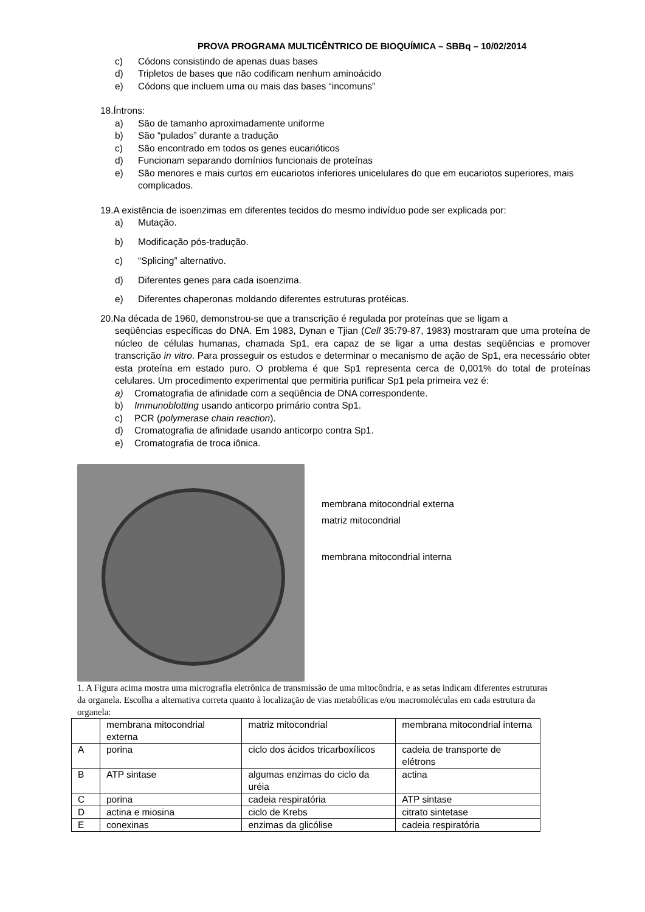PROVA PROGRAMA MULTICÊNTRICO DE BIOQUÍMICA – SBBq – 10/02/2014
c) Códons consistindo de apenas duas bases
d) Tripletos de bases que não codificam nenhum aminoácido
e) Códons que incluem uma ou mais das bases “incomuns”
18.Íntrons:
a) São de tamanho aproximadamente uniforme
b) São “pulados” durante a tradução
c) São encontrado em todos os genes eucarióticos
d) Funcionam separando domínios funcionais de proteínas
e) São menores e mais curtos em eucariotos inferiores unicelulares do que em eucariotos superiores, mais complicados.
19.A existência de isoenzimas em diferentes tecidos do mesmo indivíduo pode ser explicada por:
a) Mutação.
b) Modificação pós-tradução.
c) “Splicing” alternativo.
d) Diferentes genes para cada isoenzima.
e) Diferentes chaperonas moldando diferentes estruturas protéicas.
20.Na década de 1960, demonstrou-se que a transcrição é regulada por proteínas que se ligam a
seqüências específicas do DNA. Em 1983, Dynan e Tjian (Cell 35:79-87, 1983) mostraram que uma proteína de núcleo de células humanas, chamada Sp1, era capaz de se ligar a uma destas seqüências e promover transcrição in vitro. Para prosseguir os estudos e determinar o mecanismo de ação de Sp1, era necessário obter esta proteína em estado puro. O problema é que Sp1 representa cerca de 0,001% do total de proteínas celulares. Um procedimento experimental que permitiria purificar Sp1 pela primeira vez é:
a) Cromatografia de afinidade com a seqüência de DNA correspondente.
b) Immunoblotting usando anticorpo primário contra Sp1.
c) PCR (polymerase chain reaction).
d) Cromatografia de afinidade usando anticorpo contra Sp1.
e) Cromatografia de troca iônica.
membrana mitocondrial externa
matriz mitocondrial
membrana mitocondrial interna
1. A Figura acima mostra uma micrografia eletrônica de transmissão de uma mitocôndria, e as setas indicam diferentes estruturas da organela. Escolha a alternativa correta quanto à localização de vias metabólicas e/ou macromoléculas em cada estrutura da organela:
| | membrana mitocondrial externa | matriz mitocondrial | membrana mitocondrial interna |
| A | porina | ciclo dos ácidos tricarboxílicos | cadeia de transporte de elétrons |
| B | ATP sintase | algumas enzimas do ciclo da uréia | actina |
| C | porina | cadeia respiratória | ATP sintase |
| D | actina e miosina | ciclo de Krebs | citrato sintetase |
| E | conexinas | enzimas da glicólise | cadeia respiratória |